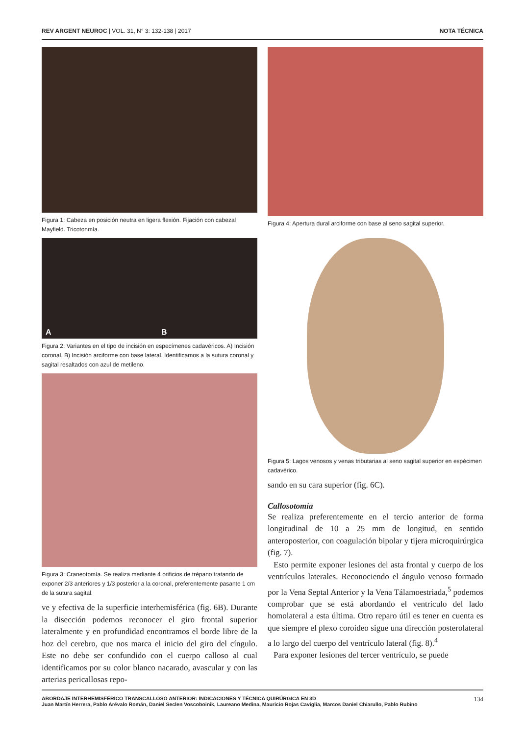REV ARGENT NEUROC | VOL. 31, N° 3: 132-138 | 2017 NOTA TÉCNICA
Figura 1: Cabeza en posición neutra en ligera flexión. Fijación con cabezal Mayfield. Tricotonmía.
A B
Figura 2: Variantes en el tipo de incisión en especímenes cadavéricos. A) Incisión coronal. B) Incisión arciforme con base lateral. Identificamos a la sutura coronal y sagital resaltados con azul de metileno.
Figura 3: Craneotomía. Se realiza mediante 4 orificios de trépano tratando de exponer 2/3 anteriores y 1/3 posterior a la coronal, preferentemente pasante 1 cm de la sutura sagital.
ve y efectiva de la superficie interhemisférica (fig. 6B). Durante la disección podemos reconocer el giro frontal superior lateralmente y en profundidad encontramos el borde libre de la hoz del cerebro, que nos marca el inicio del giro del cíngulo. Este no debe ser confundido con el cuerpo calloso al cual identificamos por su color blanco nacarado, avascular y con las arterias pericallosas repo-
Figura 4: Apertura dural arciforme con base al seno sagital superior.
Figura 5: Lagos venosos y venas tributarias al seno sagital superior en espécimen cadavérico.
sando en su cara superior (fig. 6C).
Callosotomía
Se realiza preferentemente en el tercio anterior de forma longitudinal de 10 a 25 mm de longitud, en sentido anteroposterior, con coagulación bipolar y tijera microquirúrgica (fig. 7).
Esto permite exponer lesiones del asta frontal y cuerpo de los ventrículos laterales. Reconociendo el ángulo venoso formado por la Vena Septal Anterior y la Vena Tálamoestriada,<sup>5</sup> podemos comprobar que se está abordando el ventrículo del lado homolateral a esta última. Otro reparo útil es tener en cuenta es que siempre el plexo coroideo sigue una dirección posterolateral a lo largo del cuerpo del ventrículo lateral (fig. 8).<sup>4</sup>
Para exponer lesiones del tercer ventrículo, se puede
ABORDAJE INTERHEMISFÉRICO TRANSCALLOSO ANTERIOR: INDICACIONES Y TÉCNICA QUIRÚRGICA EN 3D
Juan Martín Herrera, Pablo Arévalo Román, Daniel Seclen Voscoboinik, Laureano Medina, Mauricio Rojas Caviglia, Marcos Daniel Chiarullo, Pablo Rubino
134